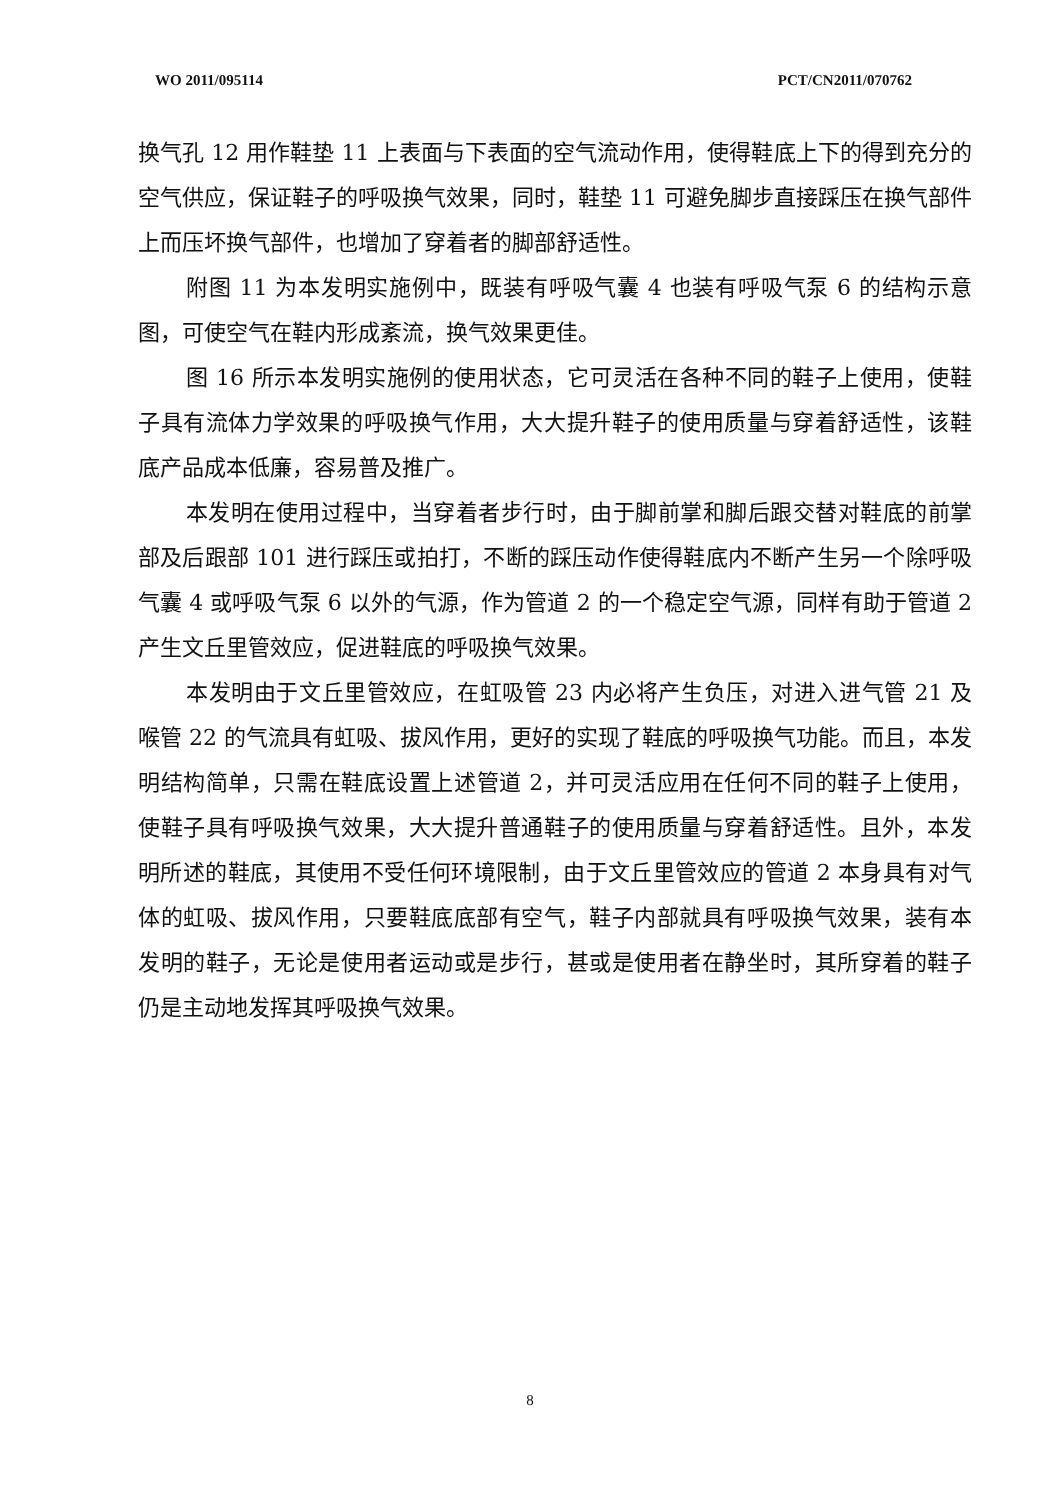WO 2011/095114 PCT/CN2011/070762
换气孔 12 用作鞋垫 11 上表面与下表面的空气流动作用，使得鞋底上下的得到充分的空气供应，保证鞋子的呼吸换气效果，同时，鞋垫 11 可避免脚步直接踩压在换气部件上而压坏换气部件，也增加了穿着者的脚部舒适性。
附图 11 为本发明实施例中，既装有呼吸气囊 4 也装有呼吸气泵 6 的结构示意图，可使空气在鞋内形成紊流，换气效果更佳。
图 16 所示本发明实施例的使用状态，它可灵活在各种不同的鞋子上使用，使鞋子具有流体力学效果的呼吸换气作用，大大提升鞋子的使用质量与穿着舒适性，该鞋底产品成本低廉，容易普及推广。
本发明在使用过程中，当穿着者步行时，由于脚前掌和脚后跟交替对鞋底的前掌部及后跟部 101 进行踩压或拍打，不断的踩压动作使得鞋底内不断产生另一个除呼吸气囊 4 或呼吸气泵 6 以外的气源，作为管道 2 的一个稳定空气源，同样有助于管道 2 产生文丘里管效应，促进鞋底的呼吸换气效果。
本发明由于文丘里管效应，在虹吸管 23 内必将产生负压，对进入进气管 21 及喉管 22 的气流具有虹吸、拔风作用，更好的实现了鞋底的呼吸换气功能。而且，本发明结构简单，只需在鞋底设置上述管道 2，并可灵活应用在任何不同的鞋子上使用，使鞋子具有呼吸换气效果，大大提升普通鞋子的使用质量与穿着舒适性。且外，本发明所述的鞋底，其使用不受任何环境限制，由于文丘里管效应的管道 2 本身具有对气体的虹吸、拔风作用，只要鞋底底部有空气，鞋子内部就具有呼吸换气效果，装有本发明的鞋子，无论是使用者运动或是步行，甚或是使用者在静坐时，其所穿着的鞋子仍是主动地发挥其呼吸换气效果。
8